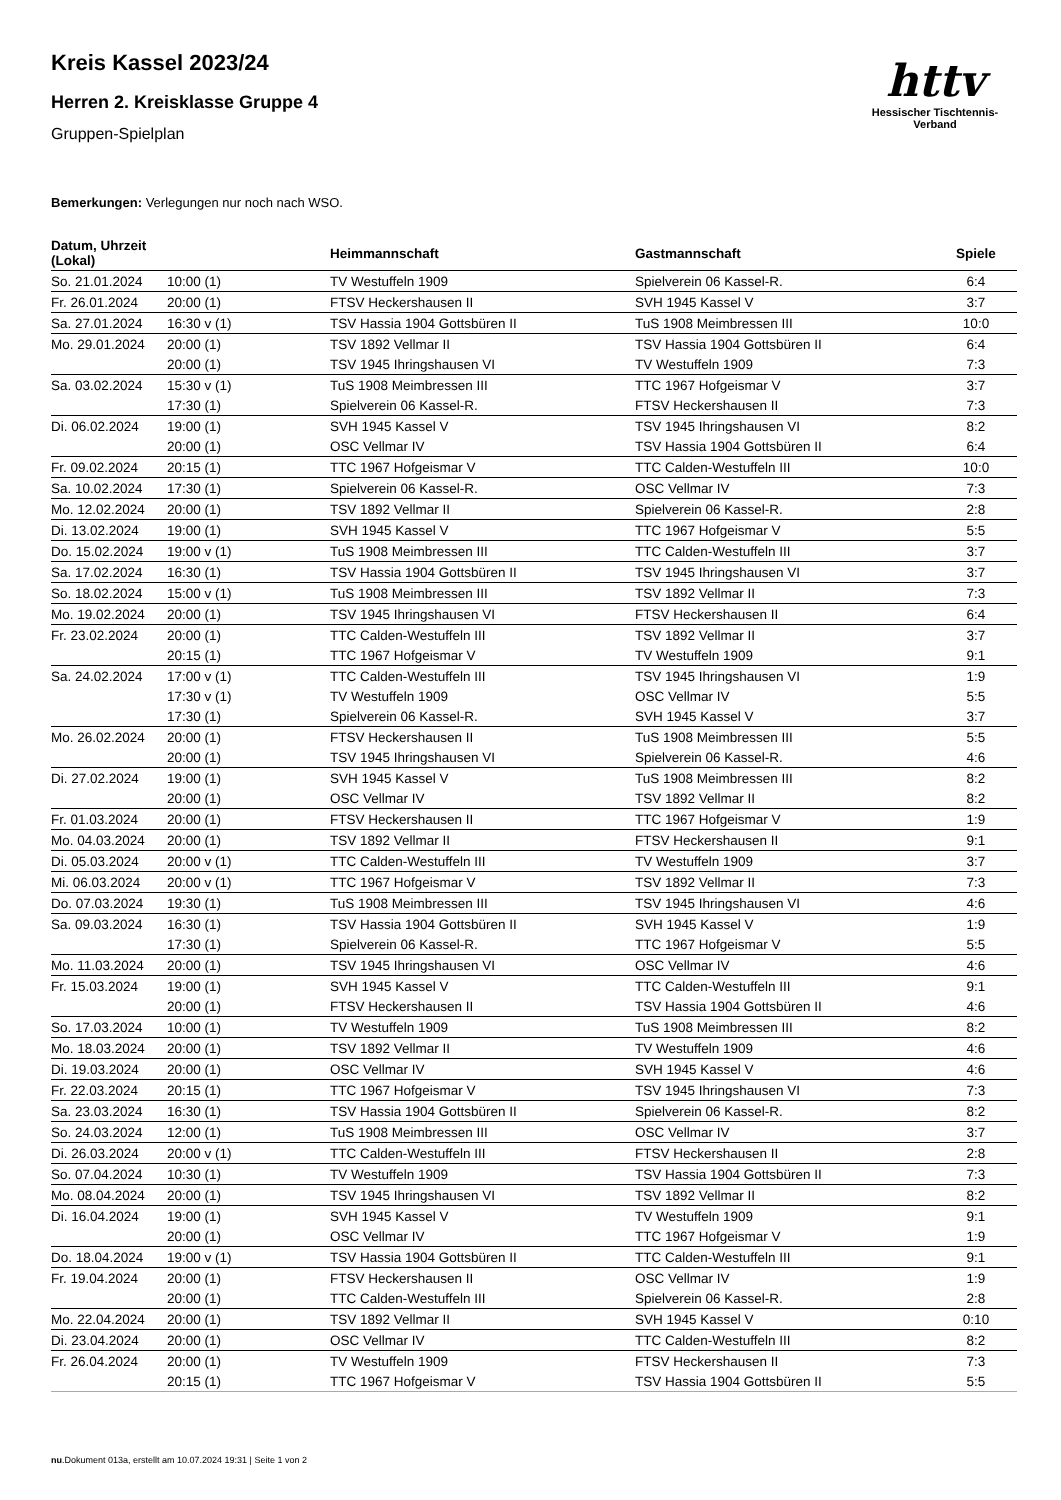httv
Hessischer Tischtennis-Verband
Kreis Kassel 2023/24
Herren 2. Kreisklasse Gruppe 4
Gruppen-Spielplan
Bemerkungen: Verlegungen nur noch nach WSO.
| Datum, Uhrzeit (Lokal) | | Heimmannschaft | Gastmannschaft | Spiele |
| --- | --- | --- | --- | --- |
| So. 21.01.2024 | 10:00 (1) | TV Westuffeln 1909 | Spielverein 06 Kassel-R. | 6:4 |
| Fr. 26.01.2024 | 20:00 (1) | FTSV Heckershausen II | SVH 1945 Kassel V | 3:7 |
| Sa. 27.01.2024 | 16:30 v (1) | TSV Hassia 1904 Gottsbüren II | TuS 1908 Meimbressen III | 10:0 |
| Mo. 29.01.2024 | 20:00 (1) | TSV 1892 Vellmar II | TSV Hassia 1904 Gottsbüren II | 6:4 |
| | 20:00 (1) | TSV 1945 Ihringshausen VI | TV Westuffeln 1909 | 7:3 |
| Sa. 03.02.2024 | 15:30 v (1) | TuS 1908 Meimbressen III | TTC 1967 Hofgeismar V | 3:7 |
| | 17:30 (1) | Spielverein 06 Kassel-R. | FTSV Heckershausen II | 7:3 |
| Di. 06.02.2024 | 19:00 (1) | SVH 1945 Kassel V | TSV 1945 Ihringshausen VI | 8:2 |
| | 20:00 (1) | OSC Vellmar IV | TSV Hassia 1904 Gottsbüren II | 6:4 |
| Fr. 09.02.2024 | 20:15 (1) | TTC 1967 Hofgeismar V | TTC Calden-Westuffeln III | 10:0 |
| Sa. 10.02.2024 | 17:30 (1) | Spielverein 06 Kassel-R. | OSC Vellmar IV | 7:3 |
| Mo. 12.02.2024 | 20:00 (1) | TSV 1892 Vellmar II | Spielverein 06 Kassel-R. | 2:8 |
| Di. 13.02.2024 | 19:00 (1) | SVH 1945 Kassel V | TTC 1967 Hofgeismar V | 5:5 |
| Do. 15.02.2024 | 19:00 v (1) | TuS 1908 Meimbressen III | TTC Calden-Westuffeln III | 3:7 |
| Sa. 17.02.2024 | 16:30 (1) | TSV Hassia 1904 Gottsbüren II | TSV 1945 Ihringshausen VI | 3:7 |
| So. 18.02.2024 | 15:00 v (1) | TuS 1908 Meimbressen III | TSV 1892 Vellmar II | 7:3 |
| Mo. 19.02.2024 | 20:00 (1) | TSV 1945 Ihringshausen VI | FTSV Heckershausen II | 6:4 |
| Fr. 23.02.2024 | 20:00 (1) | TTC Calden-Westuffeln III | TSV 1892 Vellmar II | 3:7 |
| | 20:15 (1) | TTC 1967 Hofgeismar V | TV Westuffeln 1909 | 9:1 |
| Sa. 24.02.2024 | 17:00 v (1) | TTC Calden-Westuffeln III | TSV 1945 Ihringshausen VI | 1:9 |
| | 17:30 v (1) | TV Westuffeln 1909 | OSC Vellmar IV | 5:5 |
| | 17:30 (1) | Spielverein 06 Kassel-R. | SVH 1945 Kassel V | 3:7 |
| Mo. 26.02.2024 | 20:00 (1) | FTSV Heckershausen II | TuS 1908 Meimbressen III | 5:5 |
| | 20:00 (1) | TSV 1945 Ihringshausen VI | Spielverein 06 Kassel-R. | 4:6 |
| Di. 27.02.2024 | 19:00 (1) | SVH 1945 Kassel V | TuS 1908 Meimbressen III | 8:2 |
| | 20:00 (1) | OSC Vellmar IV | TSV 1892 Vellmar II | 8:2 |
| Fr. 01.03.2024 | 20:00 (1) | FTSV Heckershausen II | TTC 1967 Hofgeismar V | 1:9 |
| Mo. 04.03.2024 | 20:00 (1) | TSV 1892 Vellmar II | FTSV Heckershausen II | 9:1 |
| Di. 05.03.2024 | 20:00 v (1) | TTC Calden-Westuffeln III | TV Westuffeln 1909 | 3:7 |
| Mi. 06.03.2024 | 20:00 v (1) | TTC 1967 Hofgeismar V | TSV 1892 Vellmar II | 7:3 |
| Do. 07.03.2024 | 19:30 (1) | TuS 1908 Meimbressen III | TSV 1945 Ihringshausen VI | 4:6 |
| Sa. 09.03.2024 | 16:30 (1) | TSV Hassia 1904 Gottsbüren II | SVH 1945 Kassel V | 1:9 |
| | 17:30 (1) | Spielverein 06 Kassel-R. | TTC 1967 Hofgeismar V | 5:5 |
| Mo. 11.03.2024 | 20:00 (1) | TSV 1945 Ihringshausen VI | OSC Vellmar IV | 4:6 |
| Fr. 15.03.2024 | 19:00 (1) | SVH 1945 Kassel V | TTC Calden-Westuffeln III | 9:1 |
| | 20:00 (1) | FTSV Heckershausen II | TSV Hassia 1904 Gottsbüren II | 4:6 |
| So. 17.03.2024 | 10:00 (1) | TV Westuffeln 1909 | TuS 1908 Meimbressen III | 8:2 |
| Mo. 18.03.2024 | 20:00 (1) | TSV 1892 Vellmar II | TV Westuffeln 1909 | 4:6 |
| Di. 19.03.2024 | 20:00 (1) | OSC Vellmar IV | SVH 1945 Kassel V | 4:6 |
| Fr. 22.03.2024 | 20:15 (1) | TTC 1967 Hofgeismar V | TSV 1945 Ihringshausen VI | 7:3 |
| Sa. 23.03.2024 | 16:30 (1) | TSV Hassia 1904 Gottsbüren II | Spielverein 06 Kassel-R. | 8:2 |
| So. 24.03.2024 | 12:00 (1) | TuS 1908 Meimbressen III | OSC Vellmar IV | 3:7 |
| Di. 26.03.2024 | 20:00 v (1) | TTC Calden-Westuffeln III | FTSV Heckershausen II | 2:8 |
| So. 07.04.2024 | 10:30 (1) | TV Westuffeln 1909 | TSV Hassia 1904 Gottsbüren II | 7:3 |
| Mo. 08.04.2024 | 20:00 (1) | TSV 1945 Ihringshausen VI | TSV 1892 Vellmar II | 8:2 |
| Di. 16.04.2024 | 19:00 (1) | SVH 1945 Kassel V | TV Westuffeln 1909 | 9:1 |
| | 20:00 (1) | OSC Vellmar IV | TTC 1967 Hofgeismar V | 1:9 |
| Do. 18.04.2024 | 19:00 v (1) | TSV Hassia 1904 Gottsbüren II | TTC Calden-Westuffeln III | 9:1 |
| Fr. 19.04.2024 | 20:00 (1) | FTSV Heckershausen II | OSC Vellmar IV | 1:9 |
| | 20:00 (1) | TTC Calden-Westuffeln III | Spielverein 06 Kassel-R. | 2:8 |
| Mo. 22.04.2024 | 20:00 (1) | TSV 1892 Vellmar II | SVH 1945 Kassel V | 0:10 |
| Di. 23.04.2024 | 20:00 (1) | OSC Vellmar IV | TTC Calden-Westuffeln III | 8:2 |
| Fr. 26.04.2024 | 20:00 (1) | TV Westuffeln 1909 | FTSV Heckershausen II | 7:3 |
| | 20:15 (1) | TTC 1967 Hofgeismar V | TSV Hassia 1904 Gottsbüren II | 5:5 |
nu.Dokument 013a, erstellt am 10.07.2024 19:31 | Seite 1 von 2